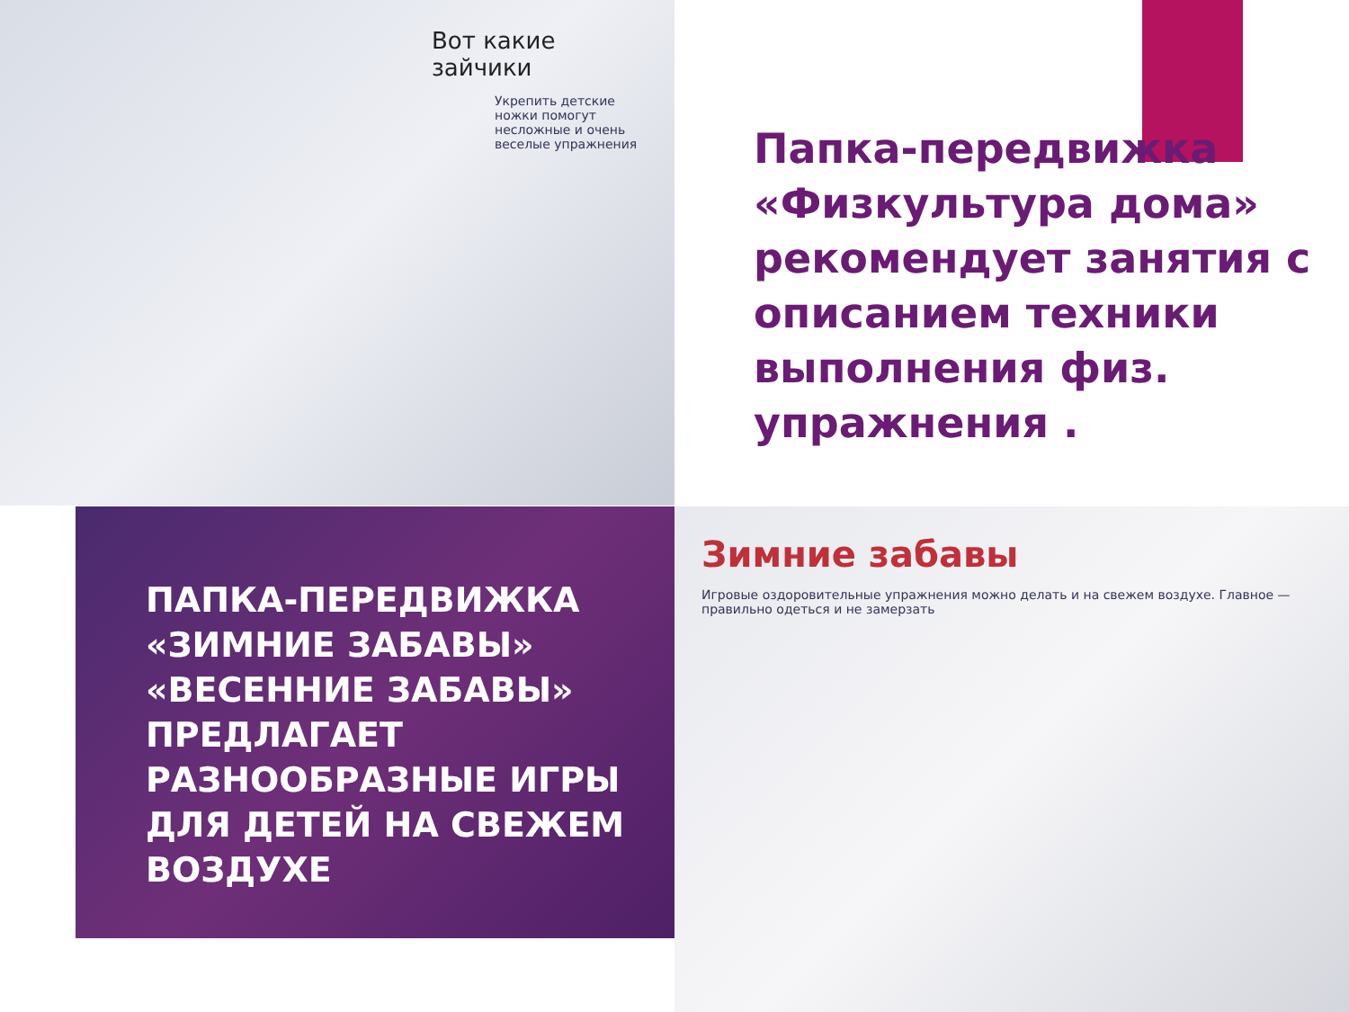Вот какие зайчики
Укрепить детские ножки помогут несложные и очень веселые упражнения
Папка-передвижка «Физкультура дома» рекомендует занятия с описанием техники выполнения физ. упражнения .
ПАПКА-ПЕРЕДВИЖКА «ЗИМНИЕ ЗАБАВЫ» «ВЕСЕННИЕ ЗАБАВЫ» ПРЕДЛАГАЕТ РАЗНООБРАЗНЫЕ ИГРЫ ДЛЯ ДЕТЕЙ НА СВЕЖЕМ ВОЗДУХЕ
Зимние забавы
Игровые оздоровительные упражнения можно делать и на свежем воздухе. Главное — правильно одеться и не замерзать